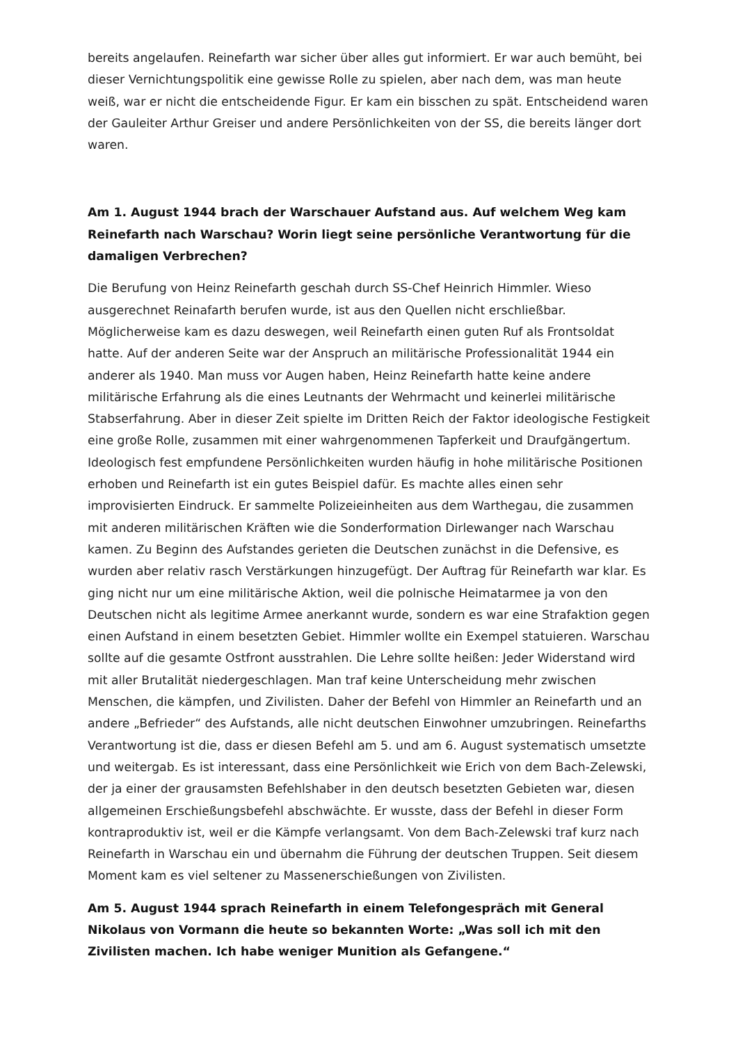bereits angelaufen. Reinefarth war sicher über alles gut informiert. Er war auch bemüht, bei dieser Vernichtungspolitik eine gewisse Rolle zu spielen, aber nach dem, was man heute weiß, war er nicht die entscheidende Figur. Er kam ein bisschen zu spät. Entscheidend waren der Gauleiter Arthur Greiser und andere Persönlichkeiten von der SS, die bereits länger dort waren.
Am 1. August 1944 brach der Warschauer Aufstand aus. Auf welchem Weg kam Reinefarth nach Warschau? Worin liegt seine persönliche Verantwortung für die damaligen Verbrechen?
Die Berufung von Heinz Reinefarth geschah durch SS-Chef Heinrich Himmler. Wieso ausgerechnet Reinafarth berufen wurde, ist aus den Quellen nicht erschließbar. Möglicherweise kam es dazu deswegen, weil Reinefarth einen guten Ruf als Frontsoldat hatte. Auf der anderen Seite war der Anspruch an militärische Professionalität 1944 ein anderer als 1940. Man muss vor Augen haben, Heinz Reinefarth hatte keine andere militärische Erfahrung als die eines Leutnants der Wehrmacht und keinerlei militärische Stabserfahrung. Aber in dieser Zeit spielte im Dritten Reich der Faktor ideologische Festigkeit eine große Rolle, zusammen mit einer wahrgenommenen Tapferkeit und Draufgängertum. Ideologisch fest empfundene Persönlichkeiten wurden häufig in hohe militärische Positionen erhoben und Reinefarth ist ein gutes Beispiel dafür. Es machte alles einen sehr improvisierten Eindruck. Er sammelte Polizeieinheiten aus dem Warthegau, die zusammen mit anderen militärischen Kräften wie die Sonderformation Dirlewanger nach Warschau kamen. Zu Beginn des Aufstandes gerieten die Deutschen zunächst in die Defensive, es wurden aber relativ rasch Verstärkungen hinzugefügt. Der Auftrag für Reinefarth war klar. Es ging nicht nur um eine militärische Aktion, weil die polnische Heimatarmee ja von den Deutschen nicht als legitime Armee anerkannt wurde, sondern es war eine Strafaktion gegen einen Aufstand in einem besetzten Gebiet. Himmler wollte ein Exempel statuieren. Warschau sollte auf die gesamte Ostfront ausstrahlen. Die Lehre sollte heißen: Jeder Widerstand wird mit aller Brutalität niedergeschlagen. Man traf keine Unterscheidung mehr zwischen Menschen, die kämpfen, und Zivilisten. Daher der Befehl von Himmler an Reinefarth und an andere „Befrieder“ des Aufstands, alle nicht deutschen Einwohner umzubringen. Reinefarths Verantwortung ist die, dass er diesen Befehl am 5. und am 6. August systematisch umsetzte und weitergab. Es ist interessant, dass eine Persönlichkeit wie Erich von dem Bach-Zelewski, der ja einer der grausamsten Befehlshaber in den deutsch besetzten Gebieten war, diesen allgemeinen Erschießungsbefehl abschwächte. Er wusste, dass der Befehl in dieser Form kontraproduktiv ist, weil er die Kämpfe verlangsamt. Von dem Bach-Zelewski traf kurz nach Reinefarth in Warschau ein und übernahm die Führung der deutschen Truppen. Seit diesem Moment kam es viel seltener zu Massenerschießungen von Zivilisten.
Am 5. August 1944 sprach Reinefarth in einem Telefongespräch mit General Nikolaus von Vormann die heute so bekannten Worte: „Was soll ich mit den Zivilisten machen. Ich habe weniger Munition als Gefangene.“